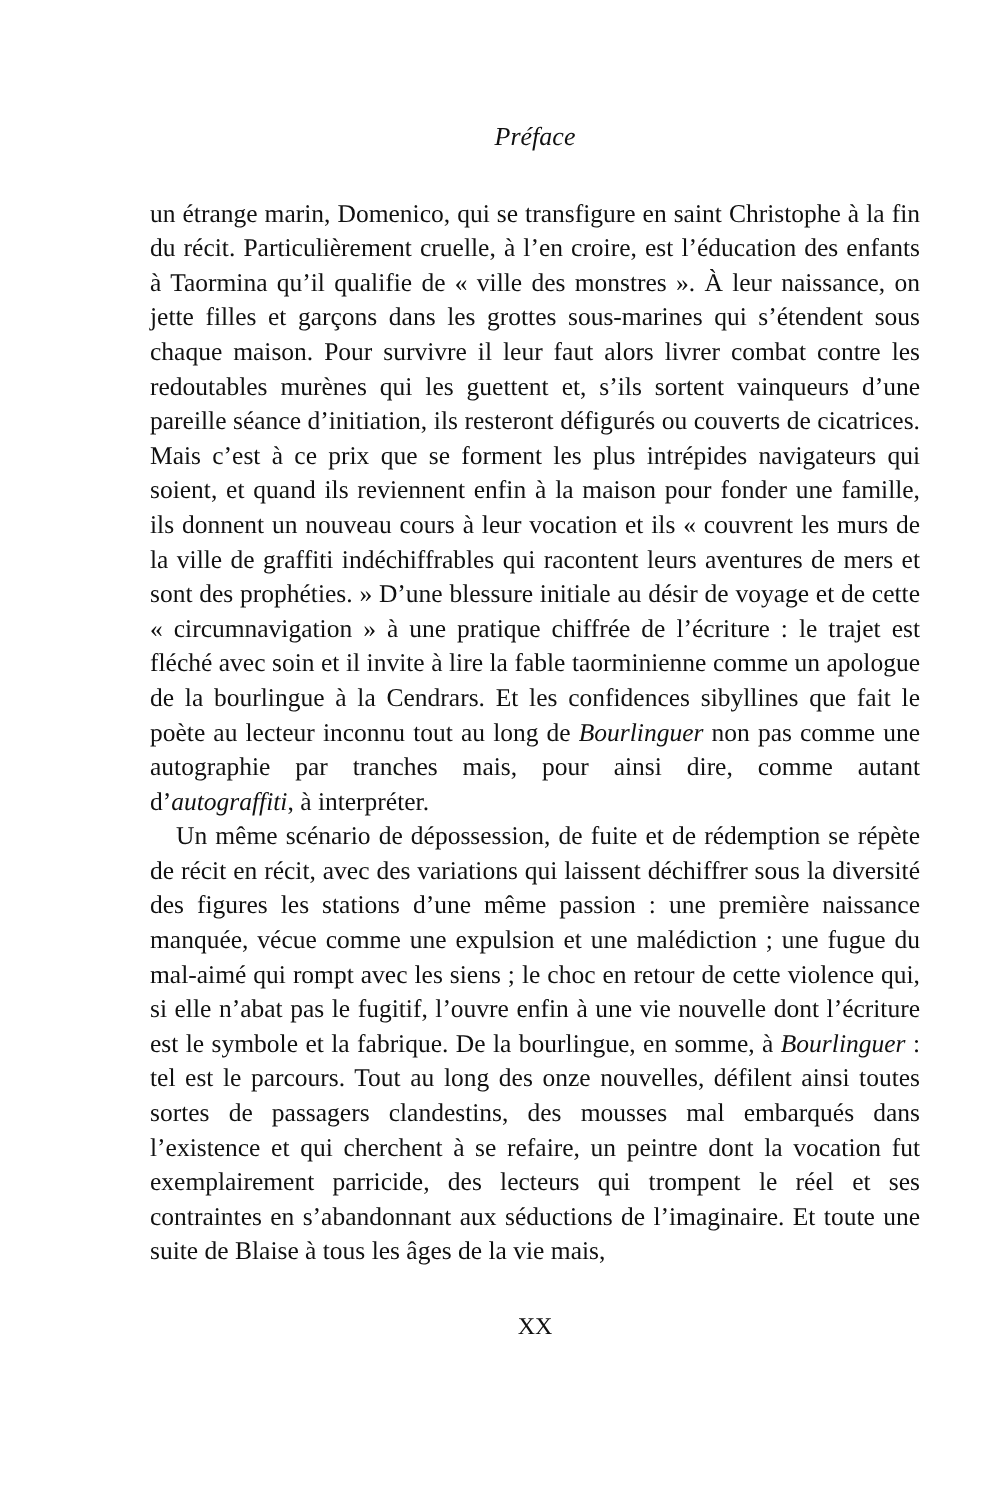Préface
un étrange marin, Domenico, qui se transfigure en saint Christophe à la fin du récit. Particulièrement cruelle, à l’en croire, est l’éducation des enfants à Taormina qu’il qualifie de « ville des monstres ». À leur naissance, on jette filles et garçons dans les grottes sous-marines qui s’étendent sous chaque maison. Pour survivre il leur faut alors livrer combat contre les redoutables murènes qui les guettent et, s’ils sortent vainqueurs d’une pareille séance d’initiation, ils resteront défigurés ou couverts de cicatrices. Mais c’est à ce prix que se forment les plus intrépides navigateurs qui soient, et quand ils reviennent enfin à la maison pour fonder une famille, ils donnent un nouveau cours à leur vocation et ils « couvrent les murs de la ville de graffiti indéchiffrables qui racontent leurs aventures de mers et sont des prophéties. » D’une blessure initiale au désir de voyage et de cette « circumnavigation » à une pratique chiffrée de l’écriture : le trajet est fléché avec soin et il invite à lire la fable taorminienne comme un apologue de la bourlingue à la Cendrars. Et les confidences sibyllines que fait le poète au lecteur inconnu tout au long de Bourlinguer non pas comme une autographie par tranches mais, pour ainsi dire, comme autant d’autograffiti, à interpréter.
Un même scénario de dépossession, de fuite et de rédemption se répète de récit en récit, avec des variations qui laissent déchiffrer sous la diversité des figures les stations d’une même passion : une première naissance manquée, vécue comme une expulsion et une malédiction ; une fugue du mal-aimé qui rompt avec les siens ; le choc en retour de cette violence qui, si elle n’abat pas le fugitif, l’ouvre enfin à une vie nouvelle dont l’écriture est le symbole et la fabrique. De la bourlingue, en somme, à Bourlinguer : tel est le parcours. Tout au long des onze nouvelles, défilent ainsi toutes sortes de passagers clandestins, des mousses mal embarqués dans l’existence et qui cherchent à se refaire, un peintre dont la vocation fut exemplairement parricide, des lecteurs qui trompent le réel et ses contraintes en s’abandonnant aux séductions de l’imaginaire. Et toute une suite de Blaise à tous les âges de la vie mais,
XX